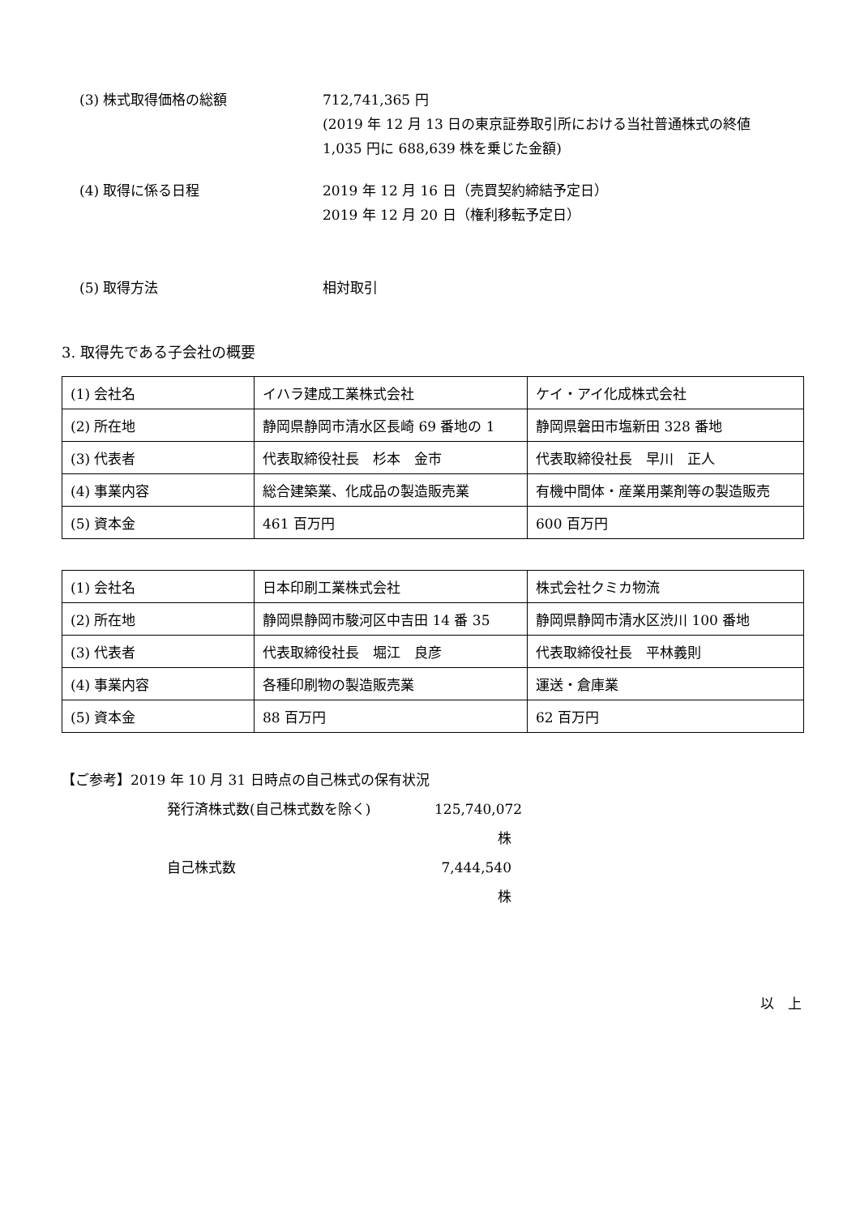(3) 株式取得価格の総額 712,741,365 円
(2019 年 12 月 13 日の東京証券取引所における当社普通株式の終値
1,035 円に 688,639 株を乗じた金額)
(4) 取得に係る日程 2019 年 12 月 16 日（売買契約締結予定日）
2019 年 12 月 20 日（権利移転予定日）
(5) 取得方法 相対取引
3. 取得先である子会社の概要
| (1) 会社名 | イハラ建成工業株式会社 | ケイ・アイ化成株式会社 |
| (2) 所在地 | 静岡県静岡市清水区長崎 69 番地の 1 | 静岡県磐田市塩新田 328 番地 |
| (3) 代表者 | 代表取締役社長 杉本 金市 | 代表取締役社長 早川 正人 |
| (4) 事業内容 | 総合建築業、化成品の製造販売業 | 有機中間体・産業用薬剤等の製造販売 |
| (5) 資本金 | 461 百万円 | 600 百万円 |
| (1) 会社名 | 日本印刷工業株式会社 | 株式会社クミカ物流 |
| (2) 所在地 | 静岡県静岡市駿河区中吉田 14 番 35 | 静岡県静岡市清水区渋川 100 番地 |
| (3) 代表者 | 代表取締役社長 堀江 良彦 | 代表取締役社長 平林義則 |
| (4) 事業内容 | 各種印刷物の製造販売業 | 運送・倉庫業 |
| (5) 資本金 | 88 百万円 | 62 百万円 |
【ご参考】2019 年 10 月 31 日時点の自己株式の保有状況
発行済株式数(自己株式数を除く) 125,740,072 株
自己株式数 7,444,540 株
以　上